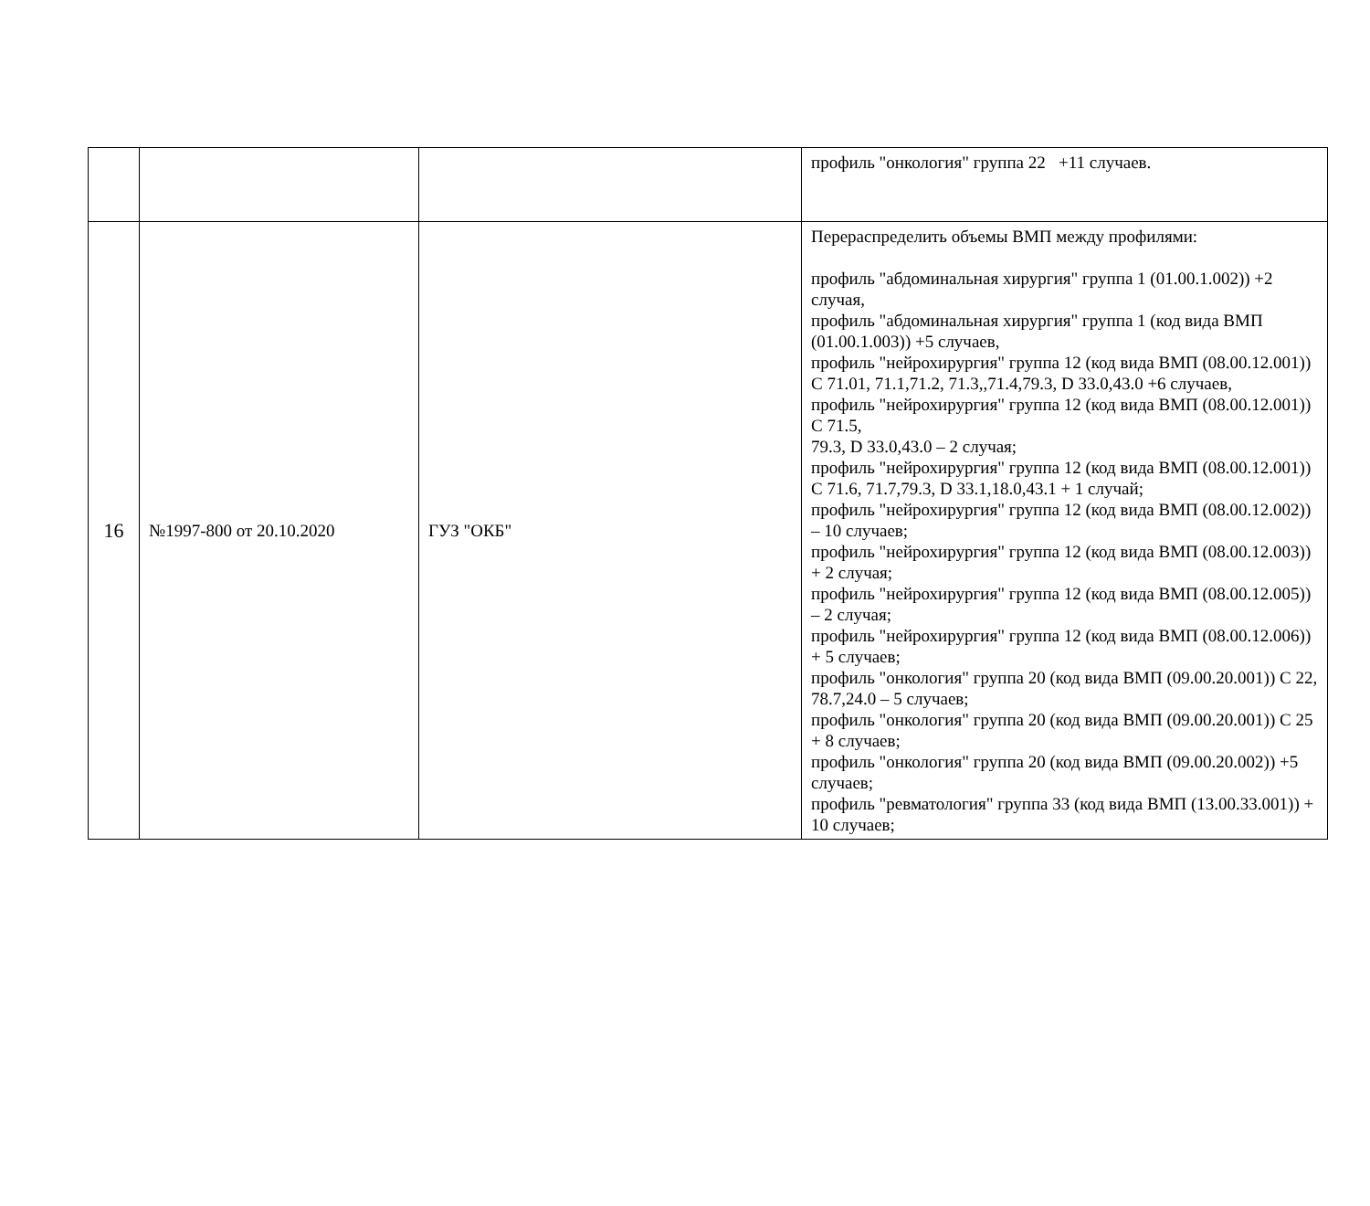| | | | профиль "онкология" группа 22 +11 случаев. |
| 16 | №1997-800 от 20.10.2020 | ГУЗ "ОКБ" | Перераспределить объемы ВМП между профилями: профиль "абдоминальная хирургия" группа 1 (01.00.1.002)) +2 случая, профиль "абдоминальная хирургия" группа 1 (код вида ВМП (01.00.1.003)) +5 случаев, профиль "нейрохирургия" группа 12 (код вида ВМП (08.00.12.001)) С 71.01, 71.1,71.2, 71.3,,71.4,79.3, D 33.0,43.0 +6 случаев, профиль "нейрохирургия" группа 12 (код вида ВМП (08.00.12.001)) С 71.5, 79.3, D 33.0,43.0 – 2 случая; профиль "нейрохирургия" группа 12 (код вида ВМП (08.00.12.001)) С 71.6, 71.7,79.3, D 33.1,18.0,43.1 + 1 случай; профиль "нейрохирургия" группа 12 (код вида ВМП (08.00.12.002)) – 10 случаев; профиль "нейрохирургия" группа 12 (код вида ВМП (08.00.12.003)) + 2 случая; профиль "нейрохирургия" группа 12 (код вида ВМП (08.00.12.005)) – 2 случая; профиль "нейрохирургия" группа 12 (код вида ВМП (08.00.12.006)) + 5 случаев; профиль "онкология" группа 20 (код вида ВМП (09.00.20.001)) С 22, 78.7,24.0 – 5 случаев; профиль "онкология" группа 20 (код вида ВМП (09.00.20.001)) С 25 + 8 случаев; профиль "онкология" группа 20 (код вида ВМП (09.00.20.002)) +5 случаев; профиль "ревматология" группа 33 (код вида ВМП (13.00.33.001)) + 10 случаев; |